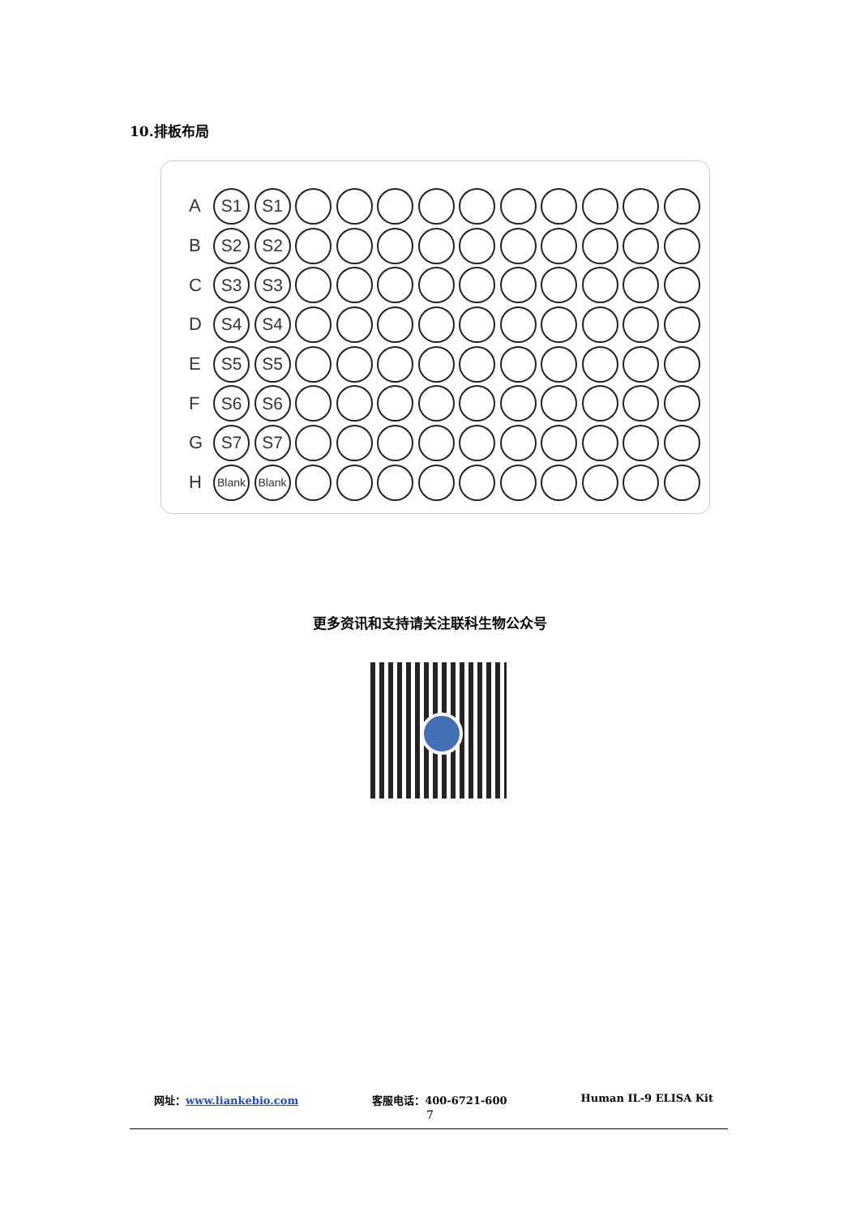10.排板布局
A S1 S1
B S2 S2
C S3 S3
D S4 S4
E S5 S5
F S6 S6
G S7 S7
H Blank Blank
更多资讯和支持请关注联科生物公众号
网址：www.liankebio.com 客服电话：400-6721-600 Human IL-9 ELISA Kit
7